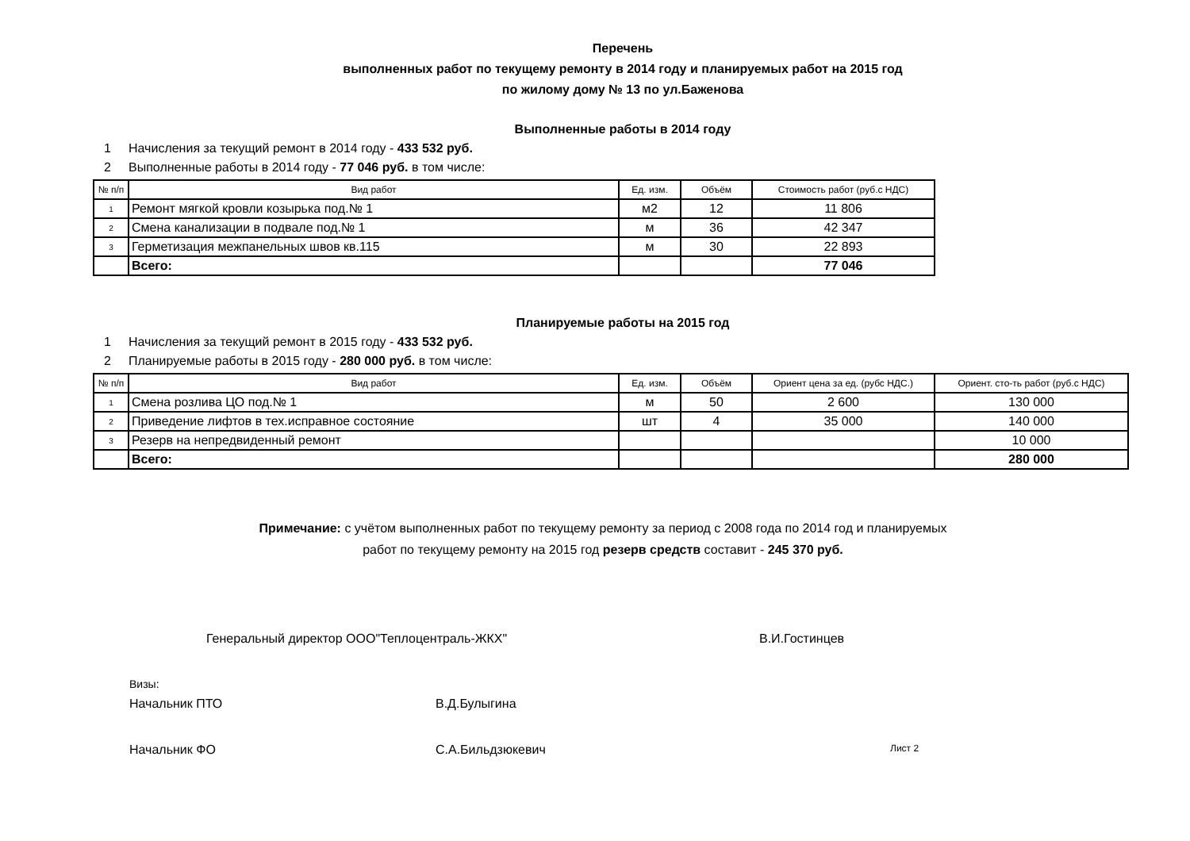Перечень
выполненных работ по текущему ремонту в 2014 году и планируемых работ на 2015 год
по жилому дому № 13 по ул.Баженова
Выполненные работы в 2014 году
1 Начисления за текущий ремонт в 2014 году - 433 532 руб.
2 Выполненные работы в 2014 году - 77 046 руб. в том числе:
| № п/п | Вид работ | Ед. изм. | Объём | Стоимость работ (руб.с НДС) |
| --- | --- | --- | --- | --- |
| 1 | Ремонт мягкой кровли козырька под.№ 1 | м2 | 12 | 11 806 |
| 2 | Смена канализации в подвале под.№ 1 | м | 36 | 42 347 |
| 3 | Герметизация межпанельных швов кв.115 | м | 30 | 22 893 |
| | Всего: | | | 77 046 |
Планируемые работы на 2015 год
1 Начисления за текущий ремонт в 2015 году - 433 532 руб.
2 Планируемые работы в 2015 году - 280 000 руб. в том числе:
| № п/п | Вид работ | Ед. изм. | Объём | Ориент цена за ед. (рубс НДС.) | Ориент. сто-ть работ (руб.с НДС) |
| --- | --- | --- | --- | --- | --- |
| 1 | Смена розлива ЦО под.№ 1 | м | 50 | 2 600 | 130 000 |
| 2 | Приведение лифтов в тех.исправное состояние | шт | 4 | 35 000 | 140 000 |
| 3 | Резерв на непредвиденный ремонт | | | | 10 000 |
| | Всего: | | | | 280 000 |
Примечание: с учётом выполненных работ по текущему ремонту за период с 2008 года по 2014 год и планируемых
работ по текущему ремонту на 2015 год резерв средств составит - 245 370 руб.
Генеральный директор ООО"Теплоцентраль-ЖКХ" В.И.Гостинцев
Визы:
Начальник ПТО В.Д.Булыгина
Начальник ФО С.А.Бильдзюкевич Лист 2